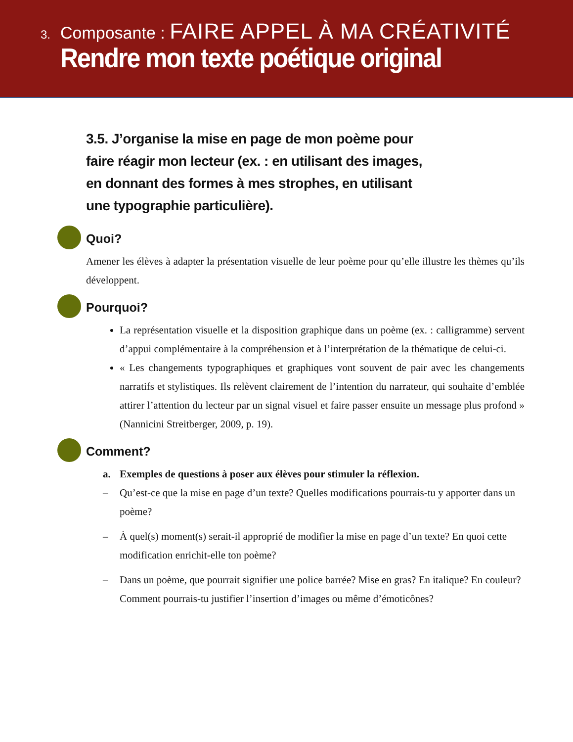3. Composante : FAIRE APPEL À MA CRÉATIVITÉ
Rendre mon texte poétique original
3.5. J’organise la mise en page de mon poème pour faire réagir mon lecteur (ex. : en utilisant des images, en donnant des formes à mes strophes, en utilisant une typographie particulière).
Quoi?
Amener les élèves à adapter la présentation visuelle de leur poème pour qu’elle illustre les thèmes qu’ils développent.
Pourquoi?
La représentation visuelle et la disposition graphique dans un poème (ex. : calligramme) servent d’appui complémentaire à la compréhension et à l’interprétation de la thématique de celui-ci.
« Les changements typographiques et graphiques vont souvent de pair avec les changements narratifs et stylistiques. Ils relèvent clairement de l’intention du narrateur, qui souhaite d’emblée attirer l’attention du lecteur par un signal visuel et faire passer ensuite un message plus profond » (Nannicini Streitberger, 2009, p. 19).
Comment?
a. Exemples de questions à poser aux élèves pour stimuler la réflexion.
– Qu’est-ce que la mise en page d’un texte? Quelles modifications pourrais-tu y apporter dans un poème?
– À quel(s) moment(s) serait-il approprié de modifier la mise en page d’un texte? En quoi cette modification enrichit-elle ton poème?
– Dans un poème, que pourrait signifier une police barrée? Mise en gras? En italique? En couleur? Comment pourrais-tu justifier l’insertion d’images ou même d’émoticônes?